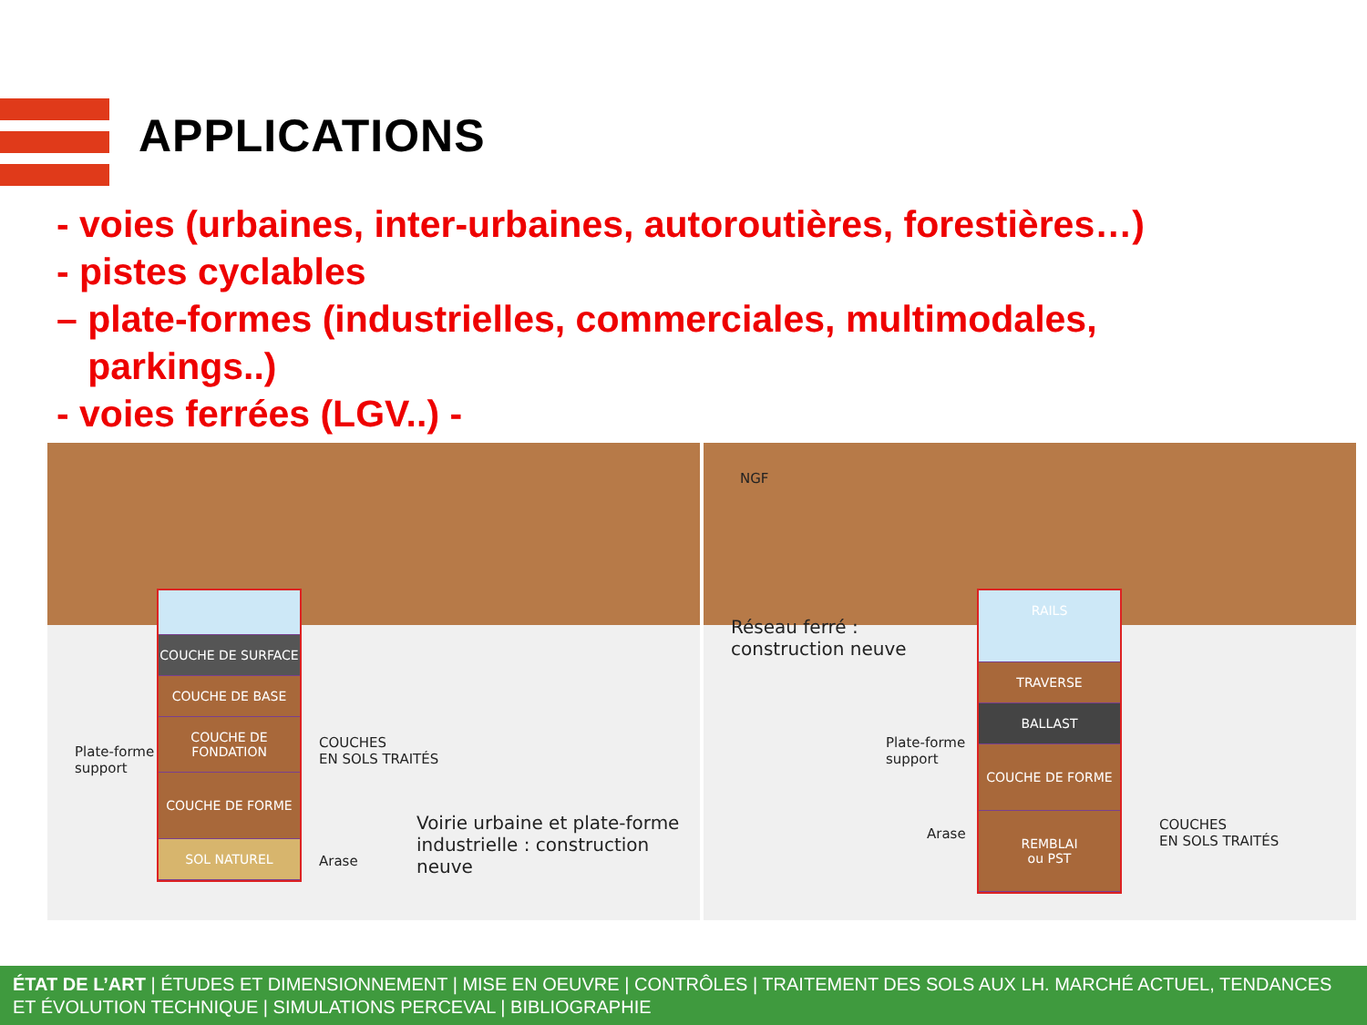APPLICATIONS
- voies (urbaines, inter-urbaines, autoroutières, forestières…)
- pistes cyclables
– plate-formes (industrielles, commerciales, multimodales,
parkings..)
- voies ferrées (LGV..) -
COUCHE DE SURFACE
COUCHE DE BASE
COUCHE DE FONDATION
COUCHE DE FORME
SOL NATUREL
Plate-forme
support
COUCHES
EN SOLS TRAITÉS
Arase
Voirie urbaine et plate-forme
industrielle : construction neuve
NGF
Réseau ferré :
construction neuve
RAILS
TRAVERSE
BALLAST
COUCHE DE FORME
REMBLAI
ou PST
Plate-forme
support
Arase
COUCHES
EN SOLS TRAITÉS
ÉTAT DE L’ART | ÉTUDES ET DIMENSIONNEMENT | MISE EN OEUVRE | CONTRÔLES | TRAITEMENT DES SOLS AUX LH. MARCHÉ ACTUEL, TENDANCES ET ÉVOLUTION TECHNIQUE | SIMULATIONS PERCEVAL | BIBLIOGRAPHIE